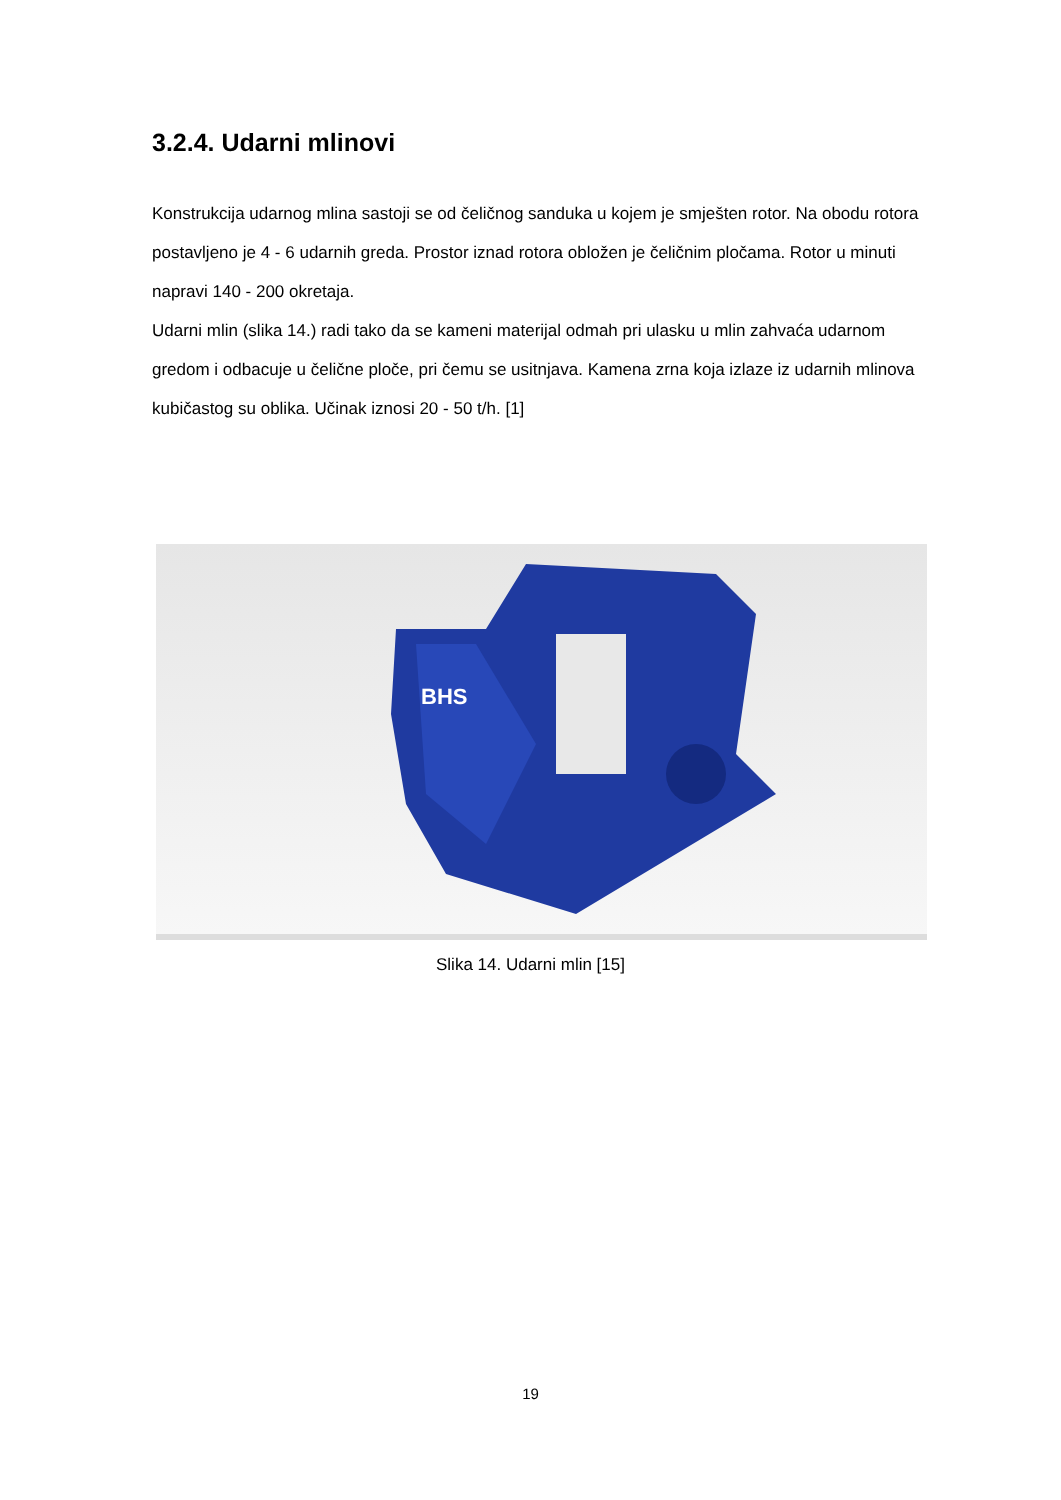3.2.4. Udarni mlinovi
Konstrukcija udarnog mlina sastoji se od čeličnog sanduka u kojem je smješten rotor. Na obodu rotora postavljeno je 4 - 6 udarnih greda. Prostor iznad rotora obložen je čeličnim pločama. Rotor u minuti napravi 140 - 200 okretaja.
Udarni mlin (slika 14.) radi tako da se kameni materijal odmah pri ulasku u mlin zahvaća udarnom gredom i odbacuje u čelične ploče, pri čemu se usitnjava. Kamena zrna koja izlaze iz udarnih mlinova kubičastog su oblika. Učinak iznosi 20 - 50 t/h. [1]
BHS
Slika 14. Udarni mlin [15]
19